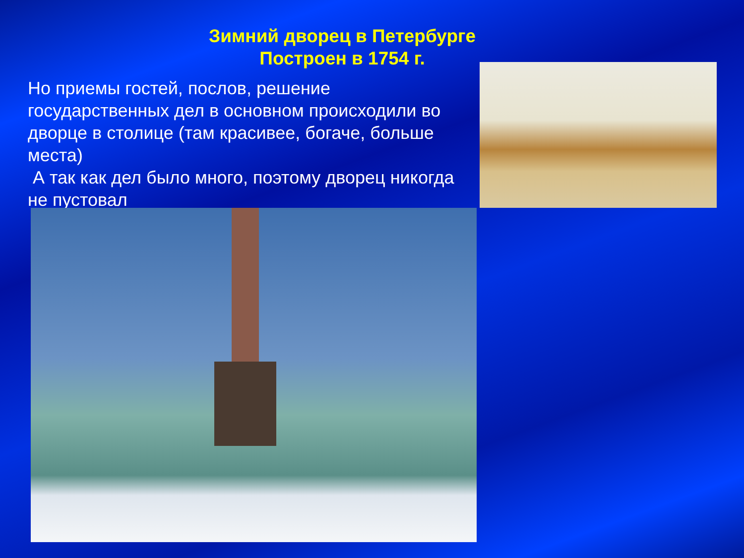Зимний дворец в Петербурге
Построен в 1754 г.
Но приемы гостей, послов, решение государственных дел в основном происходили во дворце в столице (там красивее, богаче, больше места)
А так как дел было много, поэтому дворец никогда не пустовал